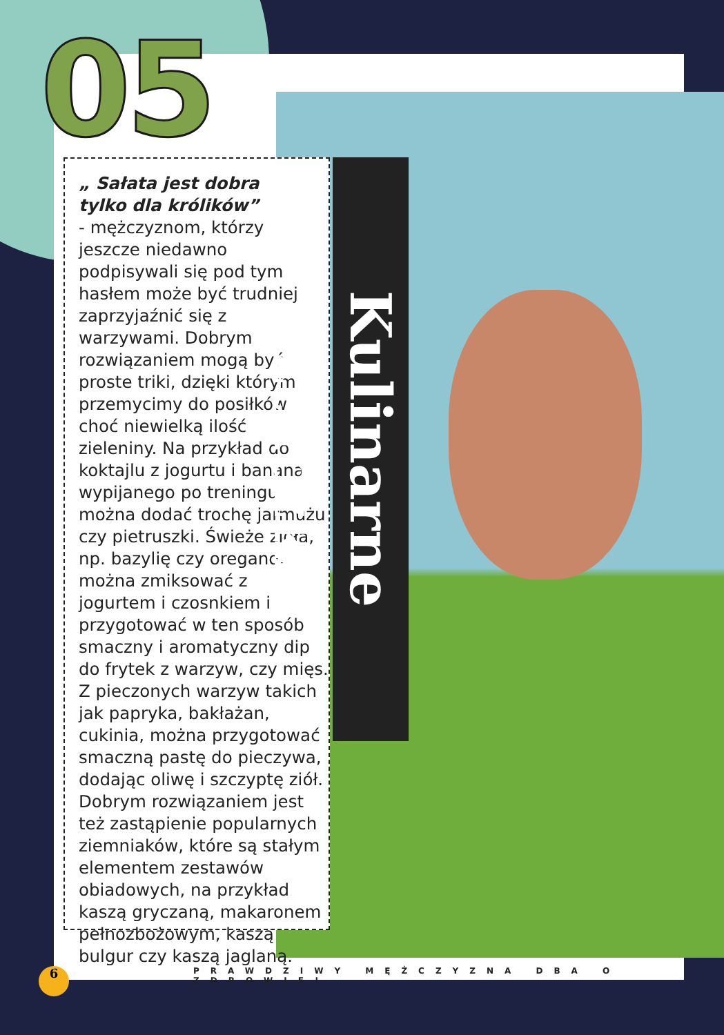05
„ Sałata jest dobra
tylko dla królików”
- mężczyznom, którzy jeszcze niedawno podpisywali się pod tym hasłem może być trudniej zaprzyjaźnić się z warzywami. Dobrym rozwiązaniem mogą być proste triki, dzięki którym przemycimy do posiłków choć niewielką ilość zieleniny. Na przykład do koktajlu z jogurtu i banana wypijanego po treningu można dodać trochę jarmużu czy pietruszki. Świeże zioła, np. bazylię czy oregano, można zmiksować z jogurtem i czosnkiem i przygotować w ten sposób smaczny i aromatyczny dip do frytek z warzyw, czy mięs. Z pieczonych warzyw takich jak papryka, bakłażan, cukinia, można przygotować smaczną pastę do pieczywa, dodając oliwę i szczyptę ziół. Dobrym rozwiązaniem jest też zastąpienie popularnych ziemniaków, które są stałym elementem zestawów obiadowych, na przykład kaszą gryczaną, makaronem pełnozbożowym, kaszą bulgur czy kaszą jaglaną.
Kulinarne sztuczki
6
PRAWDZIWY MĘŻCZYZNA DBA O ZDROWIE!